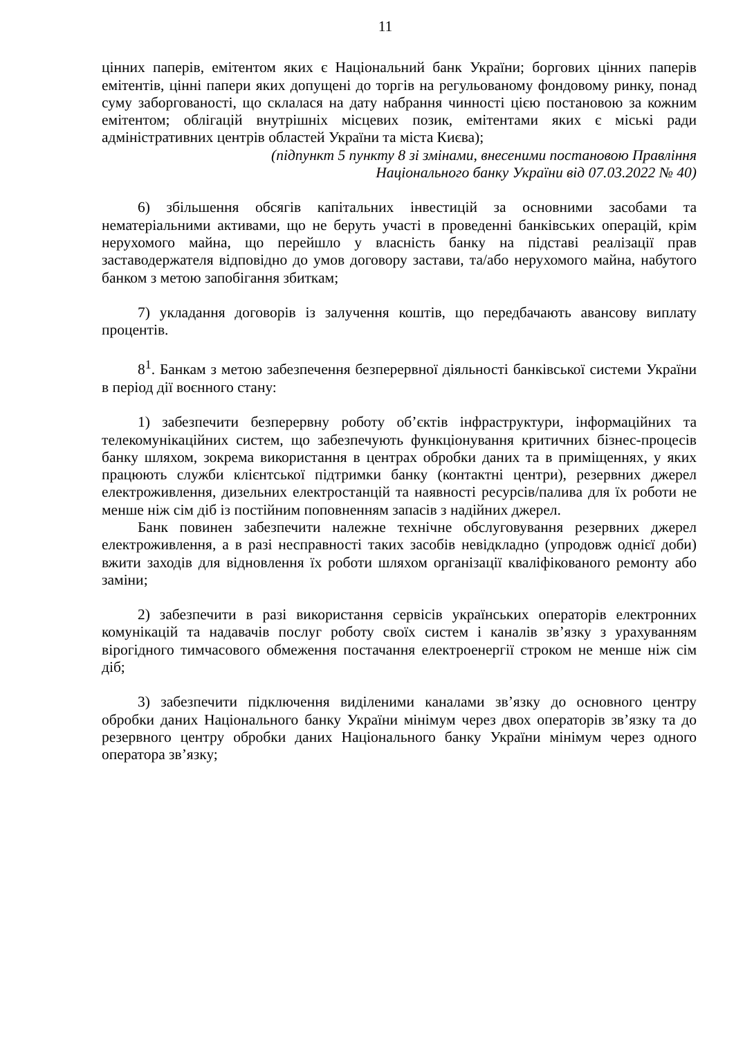11
цінних паперів, емітентом яких є Національний банк України; боргових цінних паперів емітентів, цінні папери яких допущені до торгів на регульованому фондовому ринку, понад суму заборгованості, що склалася на дату набрання чинності цією постановою за кожним емітентом; облігацій внутрішніх місцевих позик, емітентами яких є міські ради адміністративних центрів областей України та міста Києва);
(підпункт 5 пункту 8 зі змінами, внесеними постановою Правління
Національного банку України від 07.03.2022 № 40)
6) збільшення обсягів капітальних інвестицій за основними засобами та нематеріальними активами, що не беруть участі в проведенні банківських операцій, крім нерухомого майна, що перейшло у власність банку на підставі реалізації прав заставодержателя відповідно до умов договору застави, та/або нерухомого майна, набутого банком з метою запобігання збиткам;
7) укладання договорів із залучення коштів, що передбачають авансову виплату процентів.
8<sup>1</sup>. Банкам з метою забезпечення безперервної діяльності банківської системи України в період дії воєнного стану:
1) забезпечити безперервну роботу об’єктів інфраструктури, інформаційних та телекомунікаційних систем, що забезпечують функціонування критичних бізнес-процесів банку шляхом, зокрема використання в центрах обробки даних та в приміщеннях, у яких працюють служби клієнтської підтримки банку (контактні центри), резервних джерел електроживлення, дизельних електростанцій та наявності ресурсів/палива для їх роботи не менше ніж сім діб із постійним поповненням запасів з надійних джерел.
Банк повинен забезпечити належне технічне обслуговування резервних джерел електроживлення, а в разі несправності таких засобів невідкладно (упродовж однієї доби) вжити заходів для відновлення їх роботи шляхом організації кваліфікованого ремонту або заміни;
2) забезпечити в разі використання сервісів українських операторів електронних комунікацій та надавачів послуг роботу своїх систем і каналів зв’язку з урахуванням вірогідного тимчасового обмеження постачання електроенергії строком не менше ніж сім діб;
3) забезпечити підключення виділеними каналами зв’язку до основного центру обробки даних Національного банку України мінімум через двох операторів зв’язку та до резервного центру обробки даних Національного банку України мінімум через одного оператора зв’язку;